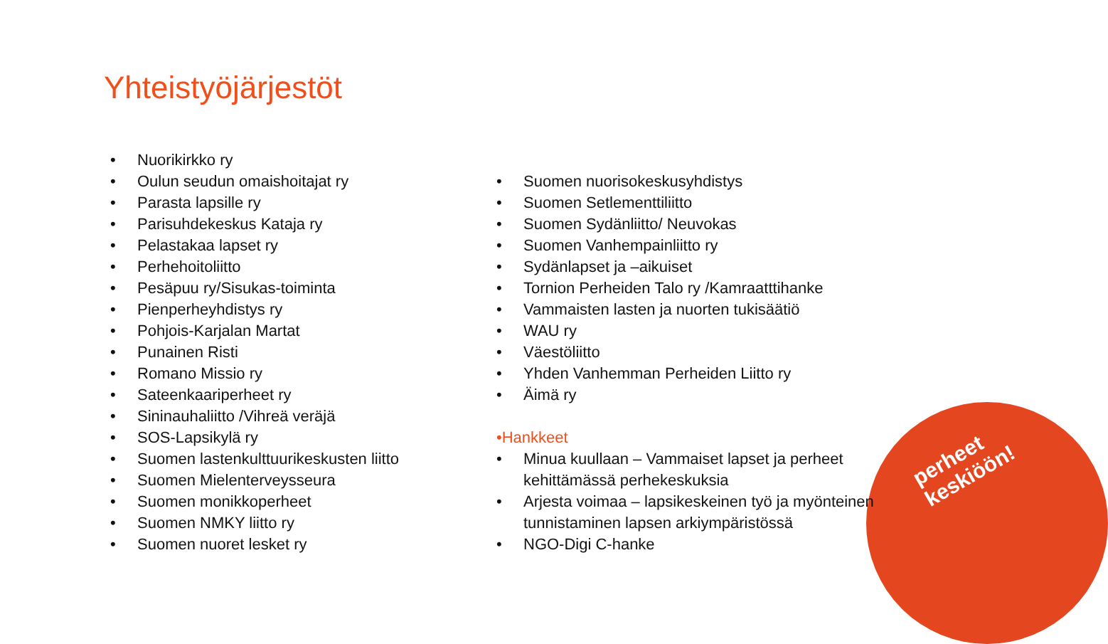Yhteistyöjärjestöt
• Nuorikirkko ry
• Oulun seudun omaishoitajat ry
• Parasta lapsille ry
• Parisuhdekeskus Kataja ry
• Pelastakaa lapset ry
• Perhehoitoliitto
• Pesäpuu ry/Sisukas-toiminta
• Pienperheyhdistys ry
• Pohjois-Karjalan Martat
• Punainen Risti
• Romano Missio ry
• Sateenkaariperheet ry
• Sininauhaliitto /Vihreä veräjä
• SOS-Lapsikylä ry
• Suomen lastenkulttuurikeskusten liitto
• Suomen Mielenterveysseura
• Suomen monikkoperheet
• Suomen NMKY liitto ry
• Suomen nuoret lesket ry
• Suomen nuorisokeskusyhdistys
• Suomen Setlementtiliitto
• Suomen Sydänliitto/ Neuvokas
• Suomen Vanhempainliitto ry
• Sydänlapset ja –aikuiset
• Tornion Perheiden Talo ry /Kamraatttihanke
• Vammaisten lasten ja nuorten tukisäätiö
• WAU ry
• Väestöliitto
• Yhden Vanhemman Perheiden Liitto ry
• Äimä ry
•Hankkeet
• Minua kuullaan – Vammaiset lapset ja perheet
kehittämässä perhekeskuksia
• Arjesta voimaa – lapsikeskeinen työ ja myönteinen
tunnistaminen lapsen arkiympäristössä
• NGO-Digi C-hanke
perheet keskiöön!